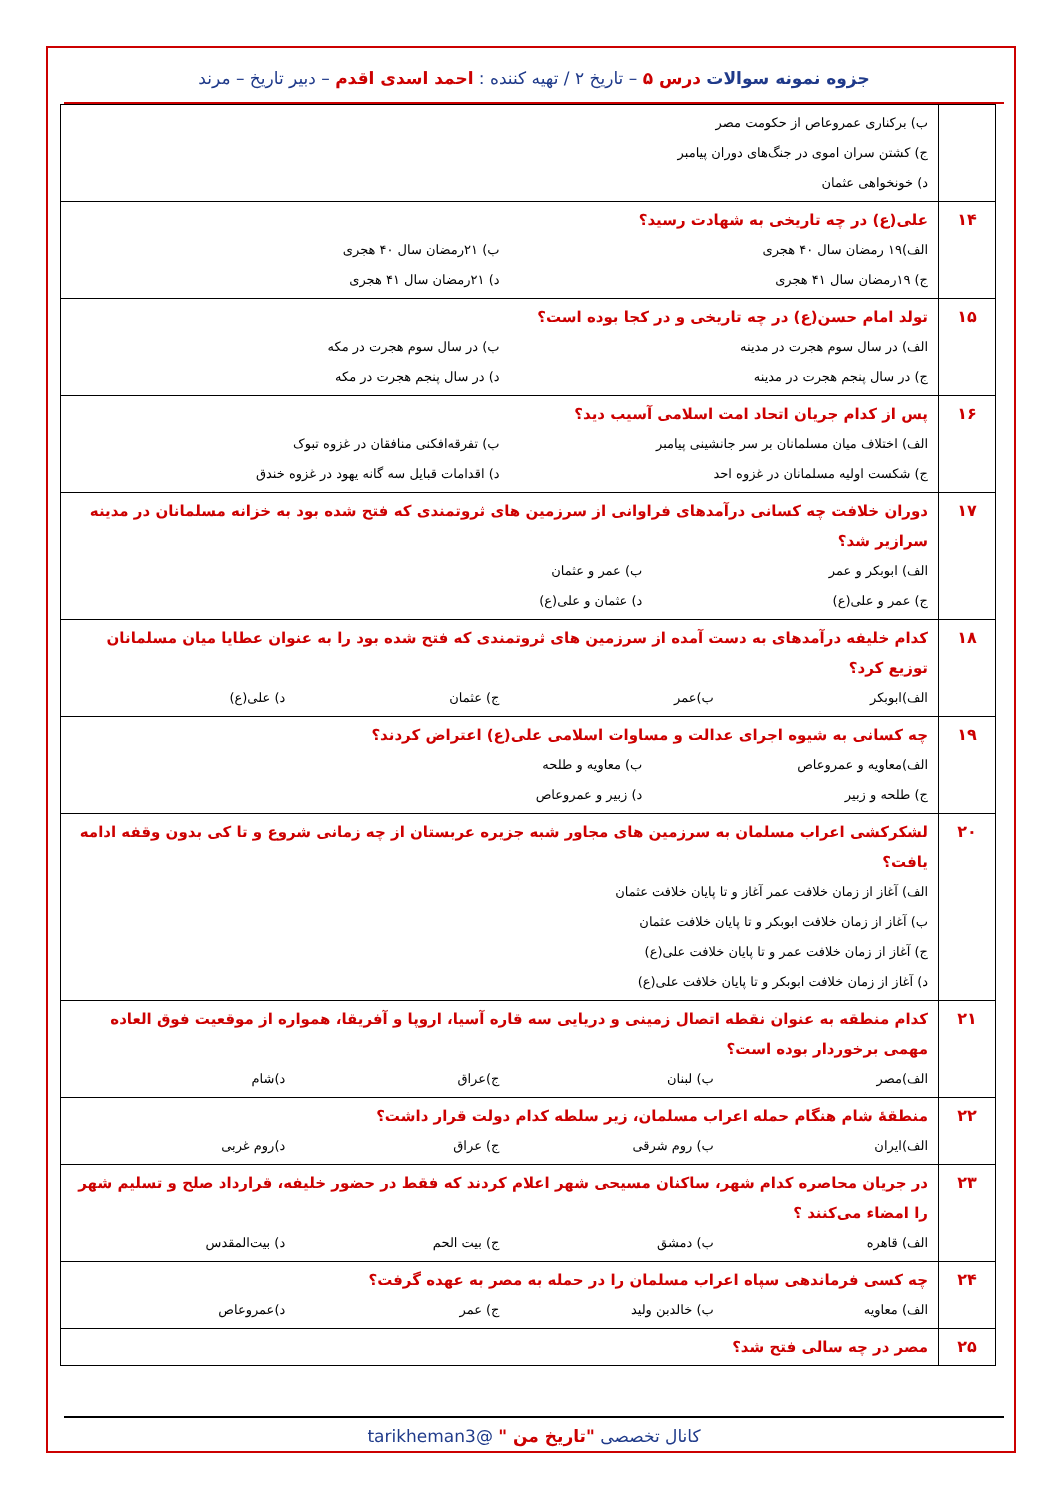جزوه نمونه سوالات درس ۵ – تاریخ ۲ / تهیه کننده : احمد اسدی اقدم – دبیر تاریخ – مرند
| | ب) برکناری عمروعاص از حکومت مصر ج) کشتن سران اموی در جنگ‌های دوران پیامبر د) خونخواهی عثمان |
| ۱۴ | علی(ع) در چه تاریخی به شهادت رسید؟ الف)۱۹ رمضان سال ۴۰ هجری ب) ۲۱رمضان سال ۴۰ هجری ج) ۱۹رمضان سال ۴۱ هجری د) ۲۱رمضان سال ۴۱ هجری |
| ۱۵ | تولد امام حسن(ع) در چه تاریخی و در کجا بوده است؟ الف) در سال سوم هجرت در مدینه ب) در سال سوم هجرت در مکه ج) در سال پنجم هجرت در مدینه د) در سال پنجم هجرت در مکه |
| ۱۶ | پس از کدام جریان اتحاد امت اسلامی آسیب دید؟ الف) اختلاف میان مسلمانان بر سر جانشینی پیامبر ب) تفرقه‌افکنی منافقان در غزوه تبوک ج) شکست اولیه مسلمانان در غزوه احد د) اقدامات قبایل سه گانه یهود در غزوه خندق |
| ۱۷ | دوران خلافت چه کسانی درآمدهای فراوانی از سرزمین های ثروتمندی که فتح شده بود به خزانه مسلمانان در مدینه سرازیر شد؟ الف) ابوبکر و عمر ب) عمر و عثمان ج) عمر و علی(ع) د) عثمان و علی(ع) |
| ۱۸ | کدام خلیفه درآمدهای به دست آمده از سرزمین های ثروتمندی که فتح شده بود را به عنوان عطایا میان مسلمانان توزیع کرد؟ الف)ابوبکر ب)عمر ج) عثمان د) علی(ع) |
| ۱۹ | چه کسانی به شیوه اجرای عدالت و مساوات اسلامی علی(ع) اعتراض کردند؟ الف)معاویه و عمروعاص ب) معاویه و طلحه ج) طلحه و زبیر د) زبیر و عمروعاص |
| ۲۰ | لشکرکشی اعراب مسلمان به سرزمین های مجاور شبه جزیره عربستان از چه زمانی شروع و تا کی بدون وقفه ادامه یافت؟ الف) آغاز از زمان خلافت عمر آغاز و تا پایان خلافت عثمان ب) آغاز از زمان خلافت ابوبکر و تا پایان خلافت عثمان ج) آغاز از زمان خلافت عمر و تا پایان خلافت علی(ع) د) آغاز از زمان خلافت ابوبکر و تا پایان خلافت علی(ع) |
| ۲۱ | کدام منطقه به عنوان نقطه اتصال زمینی و دریایی سه قاره آسیا، اروپا و آفریقا، همواره از موقعیت فوق العاده مهمی برخوردار بوده است؟ الف)مصر ب) لبنان ج)عراق د)شام |
| ۲۲ | منطقهٔ شام هنگام حمله اعراب مسلمان، زیر سلطه کدام دولت قرار داشت؟ الف)ایران ب) روم شرقی ج) عراق د)روم غربی |
| ۲۳ | در جریان محاصره کدام شهر، ساکنان مسیحی شهر اعلام کردند که فقط در حضور خلیفه، قرارداد صلح و تسلیم شهر را امضاء می‌کنند ؟ الف) قاهره ب) دمشق ج) بیت الحم د) بیت‌المقدس |
| ۲۴ | چه کسی فرماندهی سپاه اعراب مسلمان را در حمله به مصر به عهده گرفت؟ الف) معاویه ب) خالدبن ولید ج) عمر د)عمروعاص |
| ۲۵ | مصر در چه سالی فتح شد؟ |
کانال تخصصی "تاریخ من " @tarikheman3